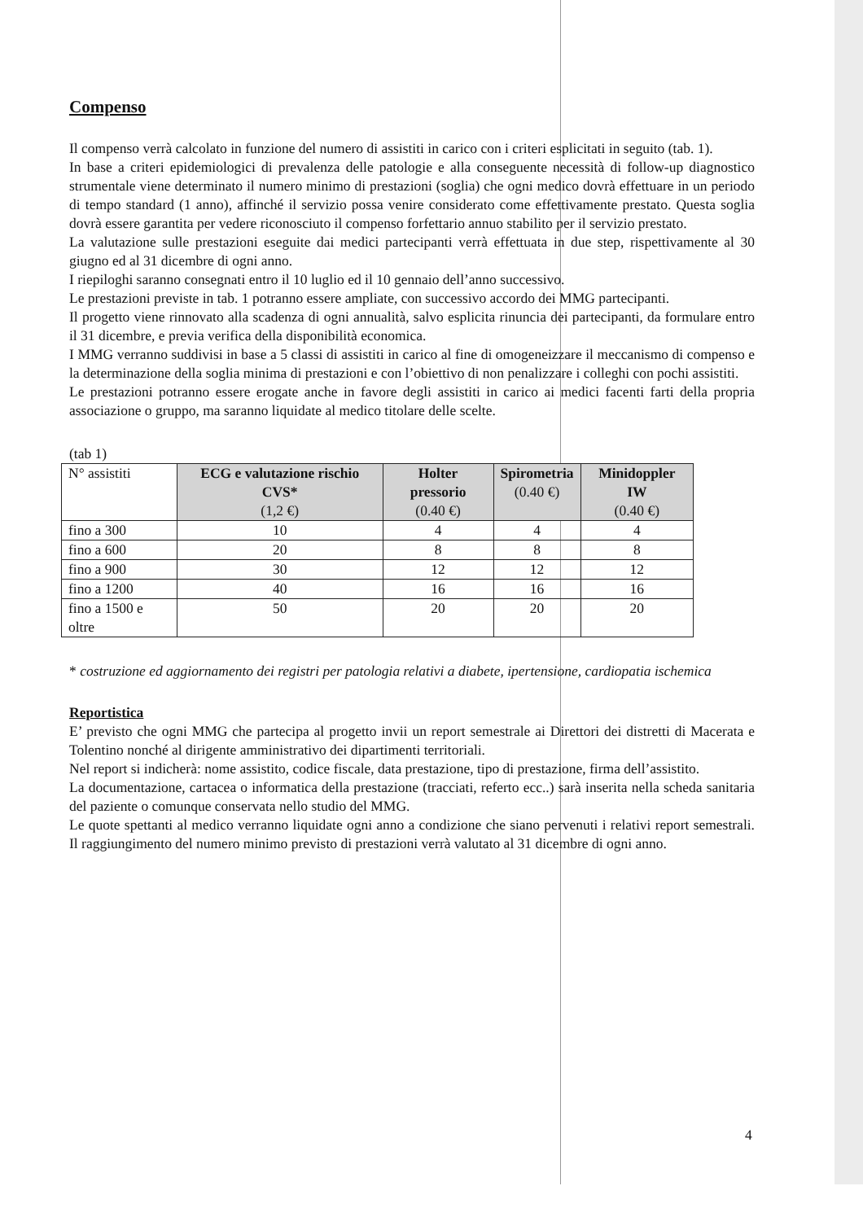Compenso
Il compenso verrà calcolato in funzione del numero di assistiti in carico con i criteri esplicitati in seguito (tab. 1).
In base a criteri epidemiologici di prevalenza delle patologie e alla conseguente necessità di follow-up diagnostico strumentale viene determinato il numero minimo di prestazioni (soglia) che ogni medico dovrà effettuare in un periodo di tempo standard (1 anno), affinché il servizio possa venire considerato come effettivamente prestato. Questa soglia dovrà essere garantita per vedere riconosciuto il compenso forfettario annuo stabilito per il servizio prestato.
La valutazione sulle prestazioni eseguite dai medici partecipanti verrà effettuata in due step, rispettivamente al 30 giugno ed al 31 dicembre di ogni anno.
I riepiloghi saranno consegnati entro il 10 luglio ed il 10 gennaio dell’anno successivo.
Le prestazioni previste in tab. 1 potranno essere ampliate, con successivo accordo dei MMG partecipanti.
Il progetto viene rinnovato alla scadenza di ogni annualità, salvo esplicita rinuncia dei partecipanti, da formulare entro il 31 dicembre, e previa verifica della disponibilità economica.
I MMG verranno suddivisi in base a 5 classi di assistiti in carico al fine di omogeneizzare il meccanismo di compenso e la determinazione della soglia minima di prestazioni e con l’obiettivo di non penalizzare i colleghi con pochi assistiti.
Le prestazioni potranno essere erogate anche in favore degli assistiti in carico ai medici facenti farti della propria associazione o gruppo, ma saranno liquidate al medico titolare delle scelte.
(tab 1)
| N° assistiti | ECG e valutazione rischio CVS* (1,2 €) | Holter pressorio (0.40 €) | Spirometria (0.40 €) | Minidoppler IW (0.40 €) |
| --- | --- | --- | --- | --- |
| fino a 300 | 10 | 4 | 4 | 4 |
| fino a 600 | 20 | 8 | 8 | 8 |
| fino a 900 | 30 | 12 | 12 | 12 |
| fino a 1200 | 40 | 16 | 16 | 16 |
| fino a 1500 e oltre | 50 | 20 | 20 | 20 |
* costruzione ed aggiornamento dei registri per patologia relativi a diabete, ipertensione, cardiopatia ischemica
Reportistica
E’ previsto che ogni MMG che partecipa al progetto invii un report semestrale ai Direttori dei distretti di Macerata e Tolentino nonché al dirigente amministrativo dei dipartimenti territoriali.
Nel report si indicherà: nome assistito, codice fiscale, data prestazione, tipo di prestazione, firma dell’assistito.
La documentazione, cartacea o informatica della prestazione (tracciati, referto ecc..) sarà inserita nella scheda sanitaria del paziente o comunque conservata nello studio del MMG.
Le quote spettanti al medico verranno liquidate ogni anno a condizione che siano pervenuti i relativi report semestrali. Il raggiungimento del numero minimo previsto di prestazioni verrà valutato al 31 dicembre di ogni anno.
4